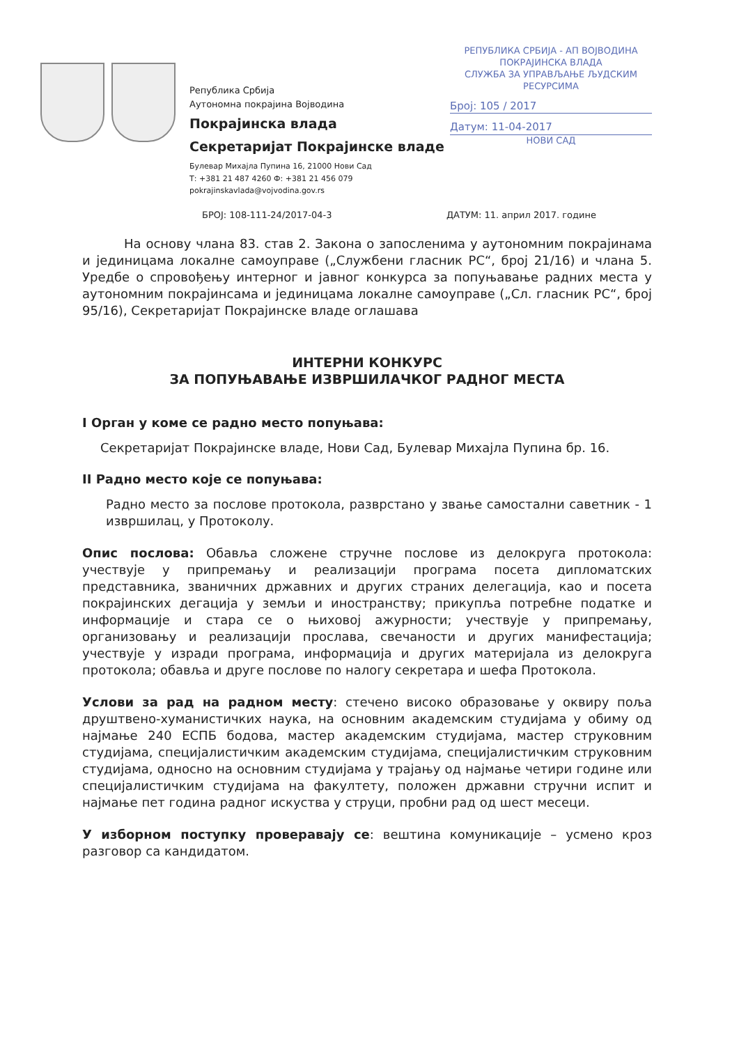Република Србија
Аутономна покрајина Војводина
Покрајинска влада
Секретаријат Покрајинске владе
Булевар Михајла Пупина 16, 21000 Нови Сад
Т: +381 21 487 4260 Ф: +381 21 456 079
pokrajinskavlada@vojvodina.gov.rs
РЕПУБЛИКА СРБИЈА - АП ВОЈВОДИНА
ПОКРАЈИНСКА ВЛАДА
СЛУЖБА ЗА УПРАВЉАЊЕ ЉУДСКИМ РЕСУРСИМА
Број: 105 / 2017
Датум: 11-04-2017
НОВИ САД
БРОЈ: 108-111-24/2017-04-3 ДАТУМ: 11. април 2017. године
На основу члана 83. став 2. Закона о запосленима у аутономним покрајинама и јединицама локалне самоуправе („Службени гласник РС“, број 21/16) и члана 5. Уредбе о спровођењу интерног и јавног конкурса за попуњавање радних места у аутономним покрајинсама и јединицама локалне самоуправе („Сл. гласник РС“, број 95/16), Секретаријат Покрајинске владе оглашава
ИНТЕРНИ КОНКУРС
ЗА ПОПУЊАВАЊЕ ИЗВРШИЛАЧКОГ РАДНОГ МЕСТА
I Орган у коме се радно место попуњава:
Секретаријат Покрајинске владе, Нови Сад, Булевар Михајла Пупина бр. 16.
II Радно место које се попуњава:
Радно место за послове протокола, разврстано у звање самостални саветник - 1 извршилац, у Протоколу.
Опис послова: Обавља сложене стручне послове из делокруга протокола: учествује у припремању и реализацији програма посета дипломатских представника, званичних државних и других страних делегација, као и посета покрајинских дегација у земљи и иностранству; прикупља потребне податке и информације и стара се о њиховој ажурности; учествује у припремању, организовању и реализацији прослава, свечаности и других манифестација; учествује у изради програма, информација и других материјала из делокруга протокола; обавља и друге послове по налогу секретара и шефа Протокола.
Услови за рад на радном месту: стечено високо образовање у оквиру поља друштвено-хуманистичких наука, на основним академским студијама у обиму од најмање 240 ЕСПБ бодова, мастер академским студијама, мастер струковним студијама, специјалистичким академским студијама, специјалистичким струковним студијама, односно на основним студијама у трајању од најмање четири године или специјалистичким студијама на факултету, положен државни стручни испит и најмање пет година радног искуства у струци, пробни рад од шест месеци.
У изборном поступку проверавају се: вештина комуникације – усмено кроз разговор са кандидатом.